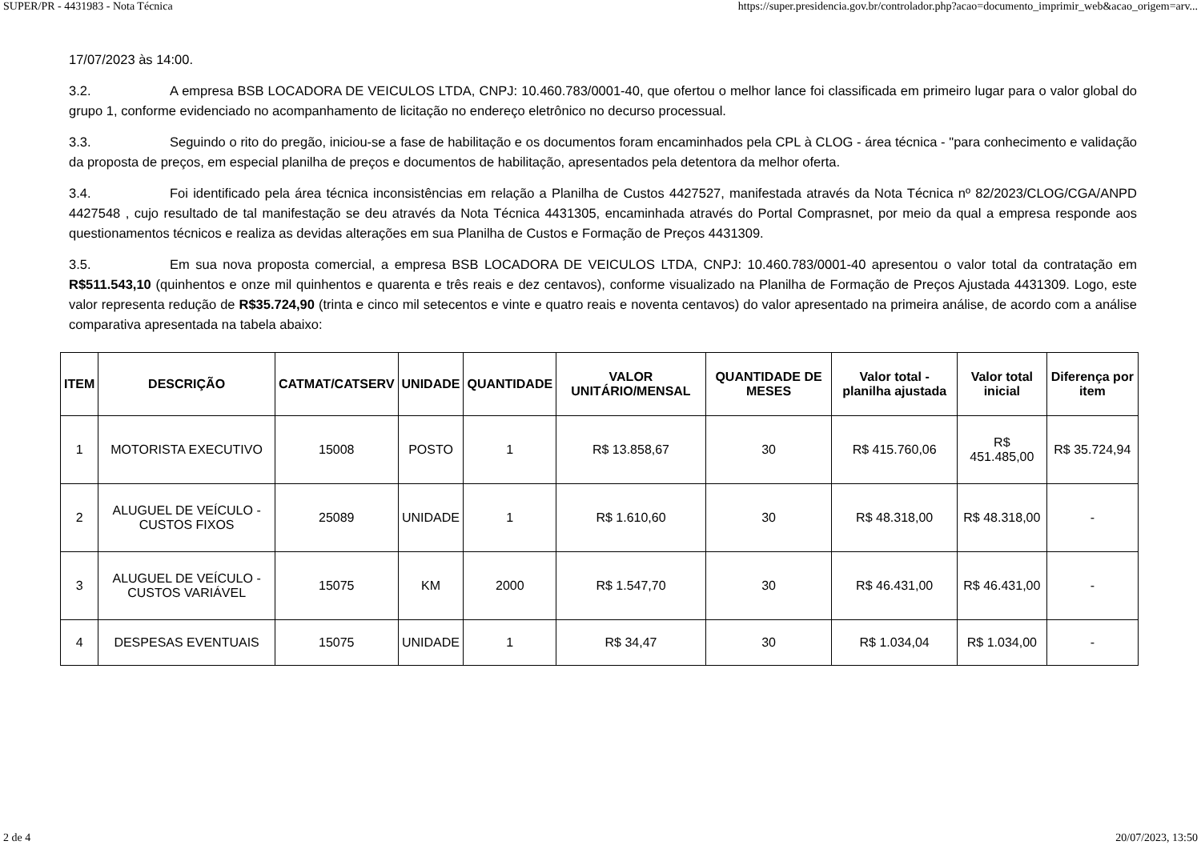SUPER/PR - 4431983 - Nota Técnica https://super.presidencia.gov.br/controlador.php?acao=documento_imprimir_web&acao_origem=arv...
17/07/2023 às 14:00.
3.2. A empresa BSB LOCADORA DE VEICULOS LTDA, CNPJ: 10.460.783/0001-40, que ofertou o melhor lance foi classificada em primeiro lugar para o valor global do grupo 1, conforme evidenciado no acompanhamento de licitação no endereço eletrônico no decurso processual.
3.3. Seguindo o rito do pregão, iniciou-se a fase de habilitação e os documentos foram encaminhados pela CPL à CLOG - área técnica - "para conhecimento e validação da proposta de preços, em especial planilha de preços e documentos de habilitação, apresentados pela detentora da melhor oferta.
3.4. Foi identificado pela área técnica inconsistências em relação a Planilha de Custos 4427527, manifestada através da Nota Técnica nº 82/2023/CLOG/CGA/ANPD 4427548 , cujo resultado de tal manifestação se deu através da Nota Técnica 4431305, encaminhada através do Portal Comprasnet, por meio da qual a empresa responde aos questionamentos técnicos e realiza as devidas alterações em sua Planilha de Custos e Formação de Preços 4431309.
3.5. Em sua nova proposta comercial, a empresa BSB LOCADORA DE VEICULOS LTDA, CNPJ: 10.460.783/0001-40 apresentou o valor total da contratação em R$511.543,10 (quinhentos e onze mil quinhentos e quarenta e três reais e dez centavos), conforme visualizado na Planilha de Formação de Preços Ajustada 4431309. Logo, este valor representa redução de R$35.724,90 (trinta e cinco mil setecentos e vinte e quatro reais e noventa centavos) do valor apresentado na primeira análise, de acordo com a análise comparativa apresentada na tabela abaixo:
| ITEM | DESCRIÇÃO | CATMAT/CATSERV | UNIDADE | QUANTIDADE | VALOR UNITÁRIO/MENSAL | QUANTIDADE DE MESES | Valor total - planilha ajustada | Valor total inicial | Diferença por item |
| --- | --- | --- | --- | --- | --- | --- | --- | --- | --- |
| 1 | MOTORISTA EXECUTIVO | 15008 | POSTO | 1 | R$ 13.858,67 | 30 | R$ 415.760,06 | R$ 451.485,00 | R$ 35.724,94 |
| 2 | ALUGUEL DE VEÍCULO - CUSTOS FIXOS | 25089 | UNIDADE | 1 | R$ 1.610,60 | 30 | R$ 48.318,00 | R$ 48.318,00 | - |
| 3 | ALUGUEL DE VEÍCULO - CUSTOS VARIÁVEL | 15075 | KM | 2000 | R$ 1.547,70 | 30 | R$ 46.431,00 | R$ 46.431,00 | - |
| 4 | DESPESAS EVENTUAIS | 15075 | UNIDADE | 1 | R$ 34,47 | 30 | R$ 1.034,04 | R$ 1.034,00 | - |
2 de 4 20/07/2023, 13:50